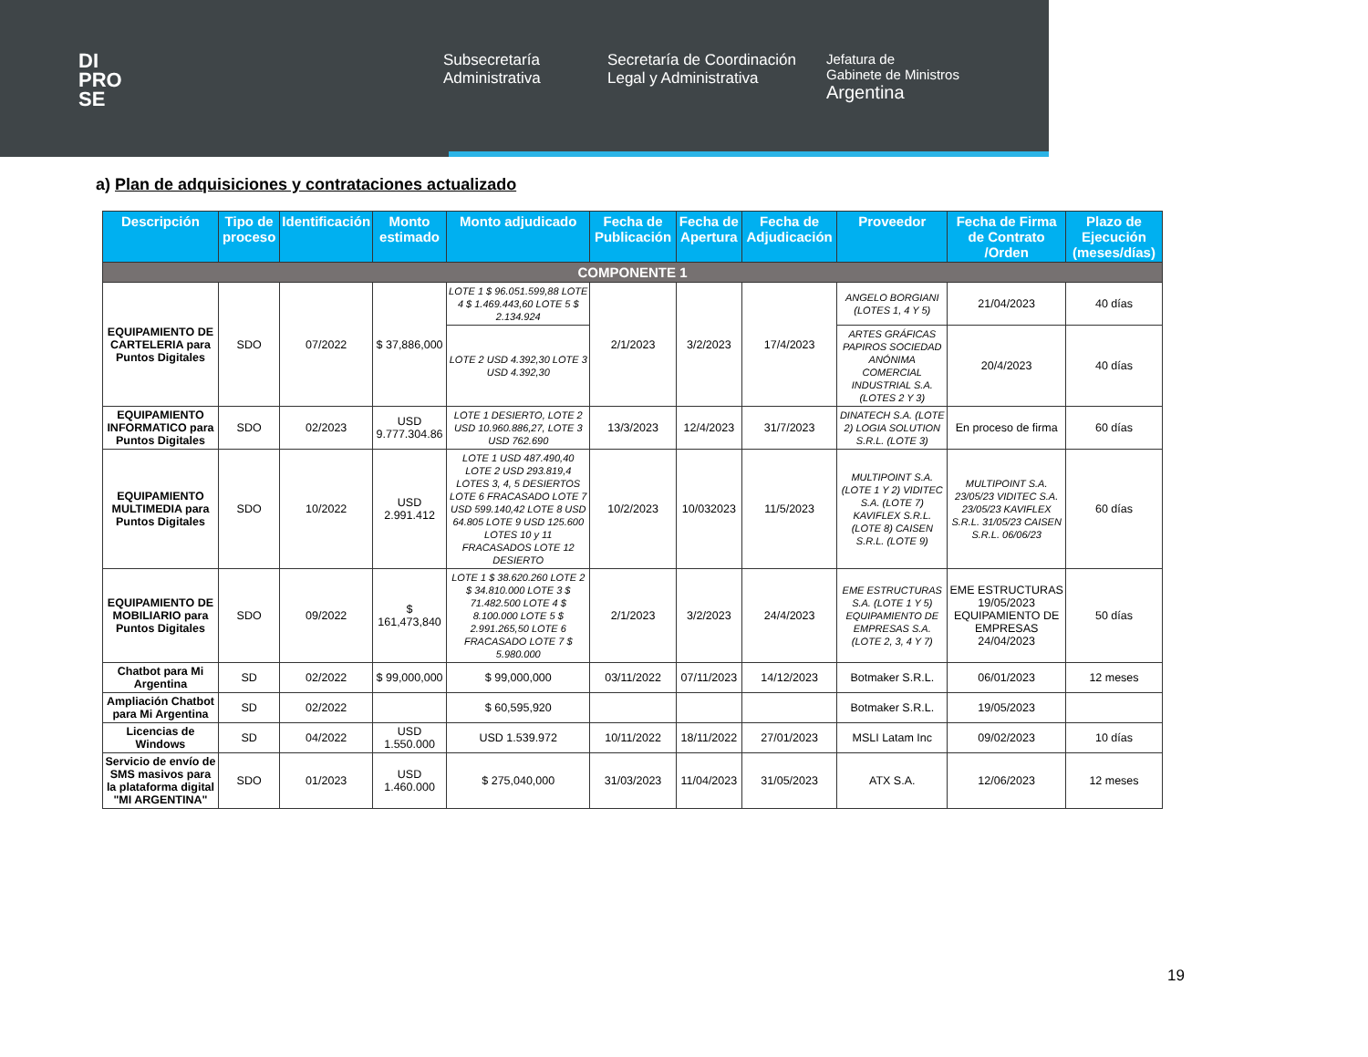DI
PRO
SE
Subsecretaría Administrativa
Secretaría de Coordinación Legal y Administrativa
Jefatura de
Gabinete de Ministros
Argentina
a) Plan de adquisiciones y contrataciones actualizado
| Descripción | Tipo de proceso | Identificación | Monto estimado | Monto adjudicado | Fecha de Publicación | Fecha de Apertura | Fecha de Adjudicación | Proveedor | Fecha de Firma de Contrato /Orden | Plazo de Ejecución (meses/días) |
| --- | --- | --- | --- | --- | --- | --- | --- | --- | --- | --- |
| COMPONENTE 1 | | | | | | | | | | |
| EQUIPAMIENTO DE CARTELERIA para Puntos Digitales | SDO | 07/2022 | $ 37,886,000 | LOTE 1 $ 96.051.599,88 LOTE 4 $ 1.469.443,60 LOTE 5 $ 2.134.924 | 2/1/2023 | 3/2/2023 | 17/4/2023 | ANGELO BORGIANI (LOTES 1, 4 Y 5) | 21/04/2023 | 40 días |
| | | | | LOTE 2 USD 4.392,30 LOTE 3 USD 4.392,30 | | | | ARTES GRÁFICAS PAPIROS SOCIEDAD ANÓNIMA COMERCIAL INDUSTRIAL S.A. (LOTES 2 Y 3) | 20/4/2023 | 40 días |
| EQUIPAMIENTO INFORMATICO para Puntos Digitales | SDO | 02/2023 | USD 9.777.304.86 | LOTE 1 DESIERTO, LOTE 2 USD 10.960.886,27, LOTE 3 USD 762.690 | 13/3/2023 | 12/4/2023 | 31/7/2023 | DINATECH S.A. (LOTE 2) LOGIA SOLUTION S.R.L. (LOTE 3) | En proceso de firma | 60 días |
| EQUIPAMIENTO MULTIMEDIA para Puntos Digitales | SDO | 10/2022 | USD 2.991.412 | LOTE 1 USD 487.490,40 LOTE 2 USD 293.819,4 LOTES 3, 4, 5 DESIERTOS LOTE 6 FRACASADO LOTE 7 USD 599.140,42 LOTE 8 USD 64.805 LOTE 9 USD 125.600 LOTES 10 y 11 FRACASADOS LOTE 12 DESIERTO | 10/2/2023 | 10/032023 | 11/5/2023 | MULTIPOINT S.A. (LOTE 1 Y 2) VIDITEC S.A. (LOTE 7) KAVIFLEX S.R.L. (LOTE 8) CAISEN S.R.L. (LOTE 9) | MULTIPOINT S.A. 23/05/23 VIDITEC S.A. 23/05/23 KAVIFLEX S.R.L. 31/05/23 CAISEN S.R.L. 06/06/23 | 60 días |
| EQUIPAMIENTO DE MOBILIARIO para Puntos Digitales | SDO | 09/2022 | $ 161,473,840 | LOTE 1 $ 38.620.260 LOTE 2 $ 34.810.000 LOTE 3 $ 71.482.500 LOTE 4 $ 8.100.000 LOTE 5 $ 2.991.265,50 LOTE 6 FRACASADO LOTE 7 $ 5.980.000 | 2/1/2023 | 3/2/2023 | 24/4/2023 | EME ESTRUCTURAS S.A. (LOTE 1 Y 5) EQUIPAMIENTO DE EMPRESAS S.A. (LOTE 2, 3, 4 Y 7) | EME ESTRUCTURAS 19/05/2023 EQUIPAMIENTO DE EMPRESAS 24/04/2023 | 50 días |
| Chatbot para Mi Argentina | SD | 02/2022 | $ 99,000,000 | $ 99,000,000 | 03/11/2022 | 07/11/2023 | 14/12/2023 | Botmaker S.R.L. | 06/01/2023 | 12 meses |
| Ampliación Chatbot para Mi Argentina | SD | 02/2022 | | $ 60,595,920 | | | | Botmaker S.R.L. | 19/05/2023 | |
| Licencias de Windows | SD | 04/2022 | USD 1.550.000 | USD 1.539.972 | 10/11/2022 | 18/11/2022 | 27/01/2023 | MSLI Latam Inc | 09/02/2023 | 10 días |
| Servicio de envío de SMS masivos para la plataforma digital "MI ARGENTINA" | SDO | 01/2023 | USD 1.460.000 | $ 275,040,000 | 31/03/2023 | 11/04/2023 | 31/05/2023 | ATX S.A. | 12/06/2023 | 12 meses |
19